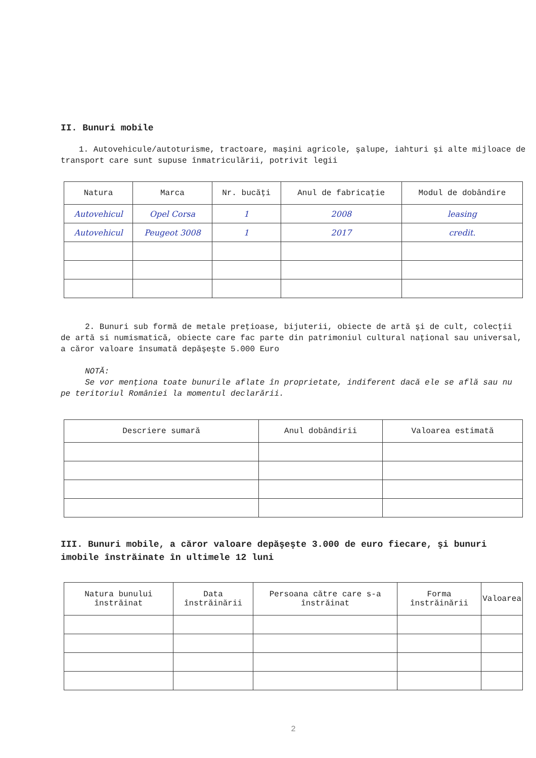II. Bunuri mobile
1. Autovehicule/autoturisme, tractoare, maşini agricole, şalupe, iahturi şi alte mijloace de transport care sunt supuse înmatriculării, potrivit legii
| Natura | Marca | Nr. bucăţi | Anul de fabricaţie | Modul de dobândire |
| --- | --- | --- | --- | --- |
| Autovehicul | Opel Corsa | 1 | 2008 | leasing |
| Autovehicul | Peugeot 3008 | 1 | 2017 | credit. |
2. Bunuri sub formă de metale preţioase, bijuterii, obiecte de artă şi de cult, colecţii de artă si numismatică, obiecte care fac parte din patrimoniul cultural naţional sau universal, a căror valoare însumată depăşeşte 5.000 Euro
NOTĂ:
Se vor menţiona toate bunurile aflate în proprietate, indiferent dacă ele se află sau nu pe teritoriul României la momentul declarării.
| Descriere sumară | Anul dobândirii | Valoarea estimată |
| --- | --- | --- |
III. Bunuri mobile, a căror valoare depăşeşte 3.000 de euro fiecare, şi bunuri imobile înstrăinate în ultimele 12 luni
| Natura bunului înstrăinat | Data înstrăinării | Persoana către care s-a înstrăinat | Forma înstrăinării | Valoarea |
| --- | --- | --- | --- | --- |
2